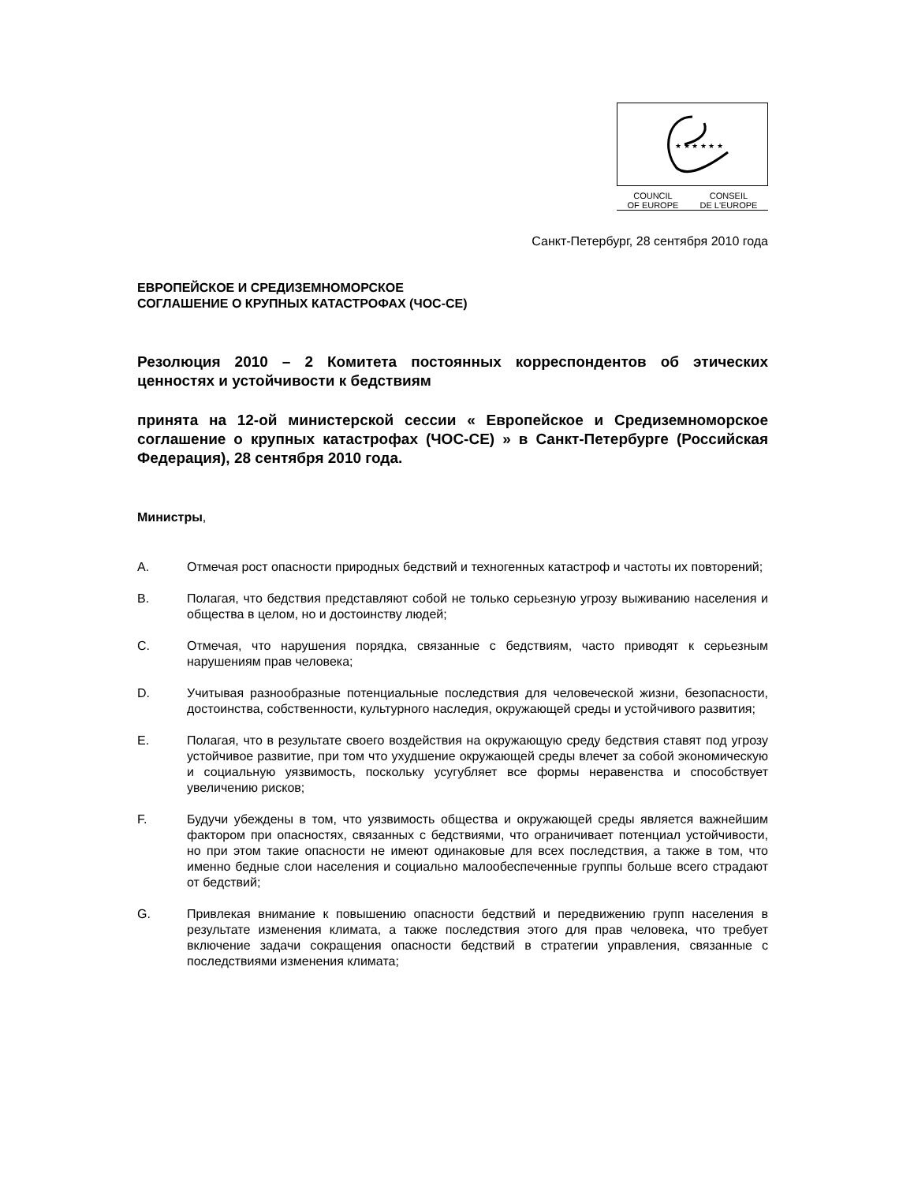★ ★ ★ ★ ★ ★
COUNCIL
OF EUROPE
CONSEIL
DE L'EUROPE
Санкт-Петербург, 28 сентября 2010 года
ЕВРОПЕЙСКОЕ И СРЕДИЗЕМНОМОРСКОЕ
СОГЛАШЕНИЕ О КРУПНЫХ КАТАСТРОФАХ (ЧОС-СЕ)
Резолюция 2010 – 2 Комитета постоянных корреспондентов об этических ценностях и устойчивости к бедствиям
принята на 12-ой министерской сессии « Европейское и Средиземноморское соглашение о крупных катастрофах (ЧОС-СЕ) » в Санкт-Петербурге (Российская Федерация), 28 сентября 2010 года.
Министры,
A. Отмечая рост опасности природных бедствий и техногенных катастроф и частоты их повторений;
B. Полагая, что бедствия представляют собой не только серьезную угрозу выживанию населения и общества в целом, но и достоинству людей;
C. Отмечая, что нарушения порядка, связанные с бедствиям, часто приводят к серьезным нарушениям прав человека;
D. Учитывая разнообразные потенциальные последствия для человеческой жизни, безопасности, достоинства, собственности, культурного наследия, окружающей среды и устойчивого развития;
E. Полагая, что в результате своего воздействия на окружающую среду бедствия ставят под угрозу устойчивое развитие, при том что ухудшение окружающей среды влечет за собой экономическую и социальную уязвимость, поскольку усугубляет все формы неравенства и способствует увеличению рисков;
F. Будучи убеждены в том, что уязвимость общества и окружающей среды является важнейшим фактором при опасностях, связанных с бедствиями, что ограничивает потенциал устойчивости, но при этом такие опасности не имеют одинаковые для всех последствия, а также в том, что именно бедные слои населения и социально малообеспеченные группы больше всего страдают от бедствий;
G. Привлекая внимание к повышению опасности бедствий и передвижению групп населения в результате изменения климата, а также последствия этого для прав человека, что требует включение задачи сокращения опасности бедствий в стратегии управления, связанные с последствиями изменения климата;